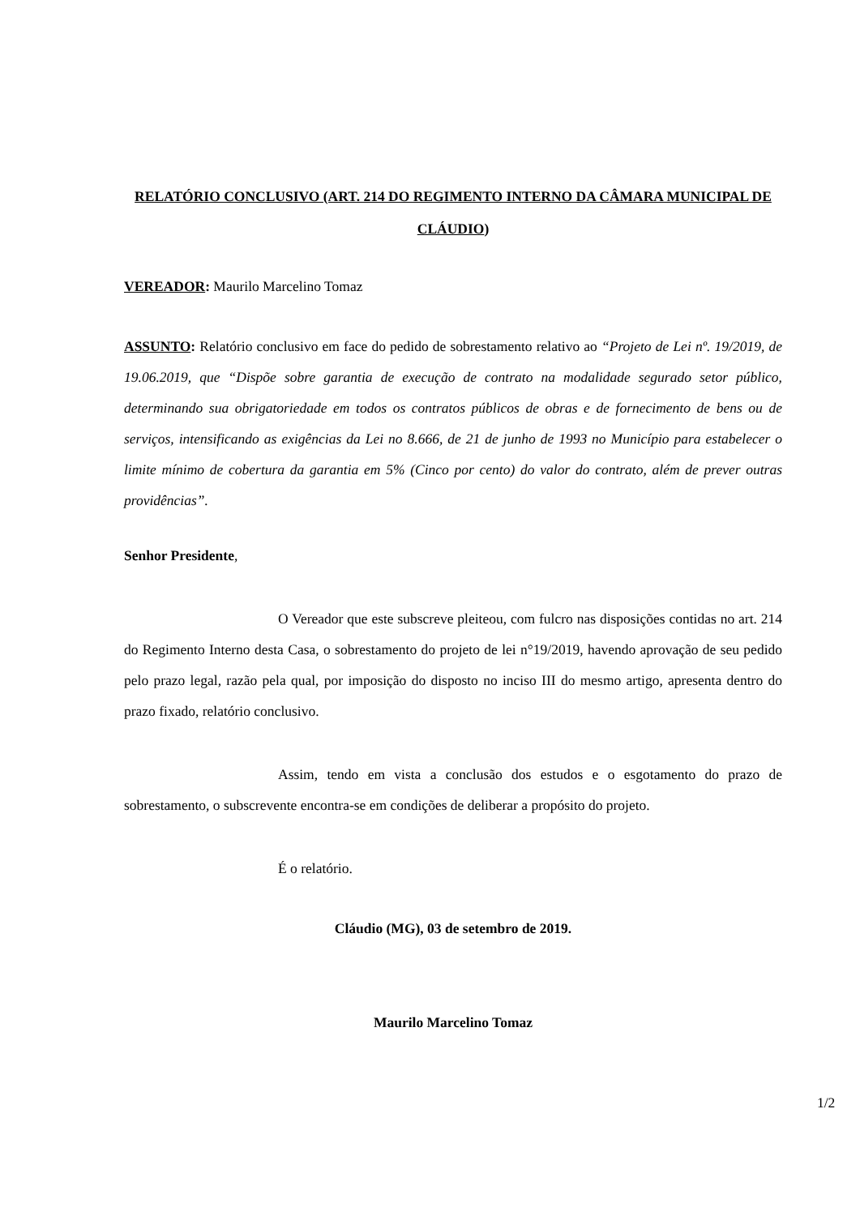RELATÓRIO CONCLUSIVO (ART. 214 DO REGIMENTO INTERNO DA CÂMARA MUNICIPAL DE CLÁUDIO)
VEREADOR: Maurilo Marcelino Tomaz
ASSUNTO: Relatório conclusivo em face do pedido de sobrestamento relativo ao “Projeto de Lei nº. 19/2019, de 19.06.2019, que “Dispõe sobre garantia de execução de contrato na modalidade segurado setor público, determinando sua obrigatoriedade em todos os contratos públicos de obras e de fornecimento de bens ou de serviços, intensificando as exigências da Lei no 8.666, de 21 de junho de 1993 no Município para estabelecer o limite mínimo de cobertura da garantia em 5% (Cinco por cento) do valor do contrato, além de prever outras providências”.
Senhor Presidente,
O Vereador que este subscreve pleiteou, com fulcro nas disposições contidas no art. 214 do Regimento Interno desta Casa, o sobrestamento do projeto de lei n°19/2019, havendo aprovação de seu pedido pelo prazo legal, razão pela qual, por imposição do disposto no inciso III do mesmo artigo, apresenta dentro do prazo fixado, relatório conclusivo.
Assim, tendo em vista a conclusão dos estudos e o esgotamento do prazo de sobrestamento, o subscrevente encontra-se em condições de deliberar a propósito do projeto.
É o relatório.
Cláudio (MG), 03 de setembro de 2019.
Maurilo Marcelino Tomaz
1/2